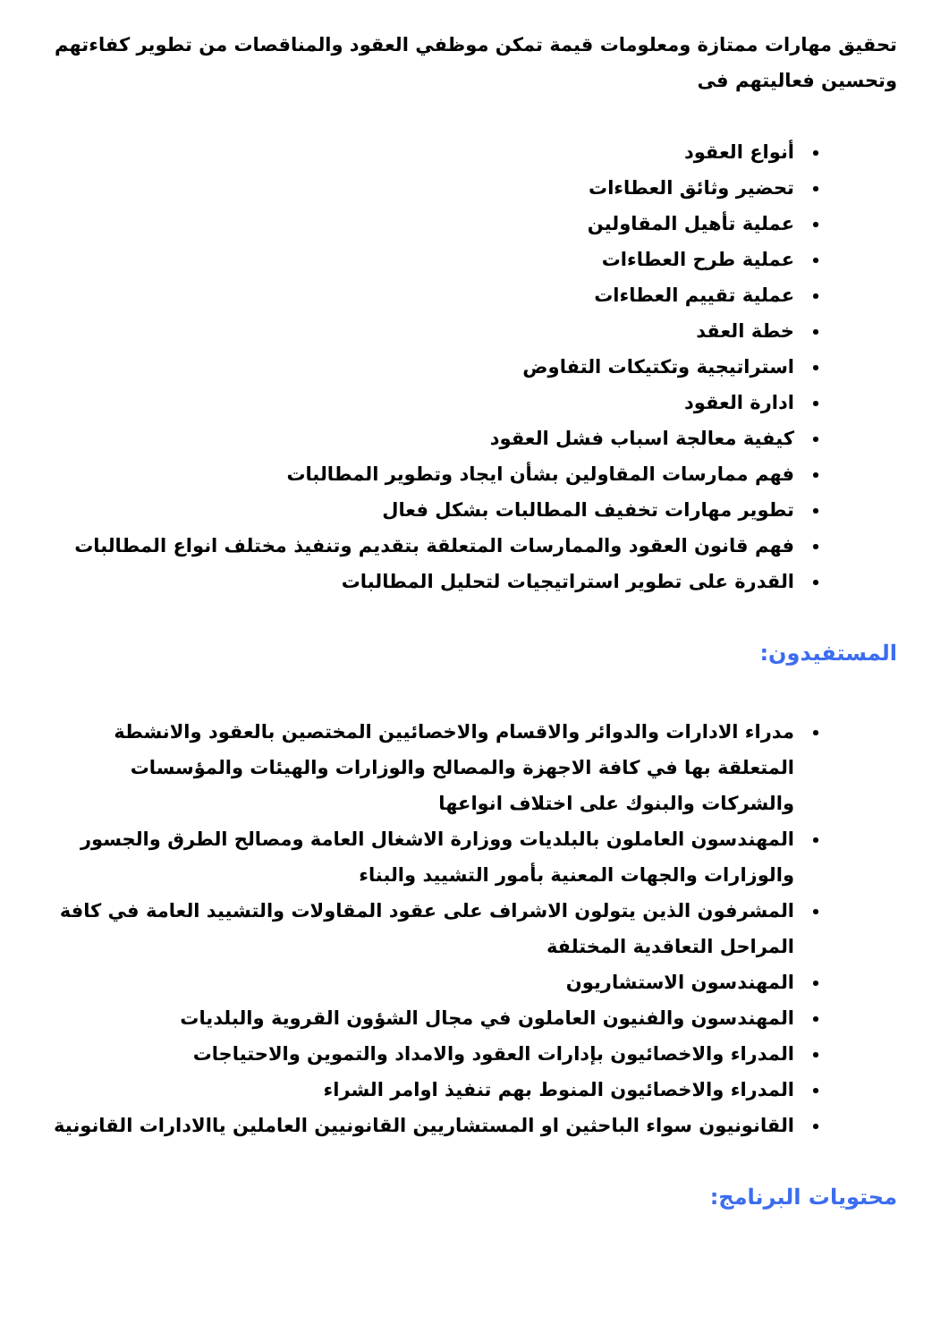تحقيق مهارات ممتازة ومعلومات قيمة تمكن موظفي العقود والمناقصات من تطوير كفاءتهم وتحسين فعاليتهم فى
أنواع العقود
تحضير وثائق العطاءات
عملية تأهيل المقاولين
عملية طرح العطاءات
عملية تقييم العطاءات
خطة العقد
استراتيجية وتكتيكات التفاوض
ادارة العقود
كيفية معالجة اسباب فشل العقود
فهم ممارسات المقاولين بشأن ايجاد وتطوير المطالبات
تطوير مهارات تخفيف المطالبات بشكل فعال
فهم قانون العقود والممارسات المتعلقة بتقديم وتنفيذ مختلف انواع المطالبات
القدرة على تطوير استراتيجيات لتحليل المطالبات
المستفيدون:
مدراء الادارات والدوائر والاقسام والاخصائيين المختصين بالعقود والانشطة المتعلقة بها في كافة الاجهزة والمصالح والوزارات والهيئات والمؤسسات والشركات والبنوك على اختلاف انواعها
المهندسون العاملون بالبلديات ووزارة الاشغال العامة ومصالح الطرق والجسور والوزارات والجهات المعنية بأمور التشييد والبناء
المشرفون الذين يتولون الاشراف على عقود المقاولات والتشييد العامة في كافة المراحل التعاقدية المختلفة
المهندسون الاستشاريون
المهندسون والفنيون العاملون في مجال الشؤون القروية والبلديات
المدراء والاخصائيون بإدارات العقود والامداد والتموين والاحتياجات
المدراء والاخصائيون المنوط بهم تنفيذ اوامر الشراء
القانونيون سواء الباحثين او المستشاريين القانونيين العاملين ياالادارات القانونية
محتويات البرنامج: